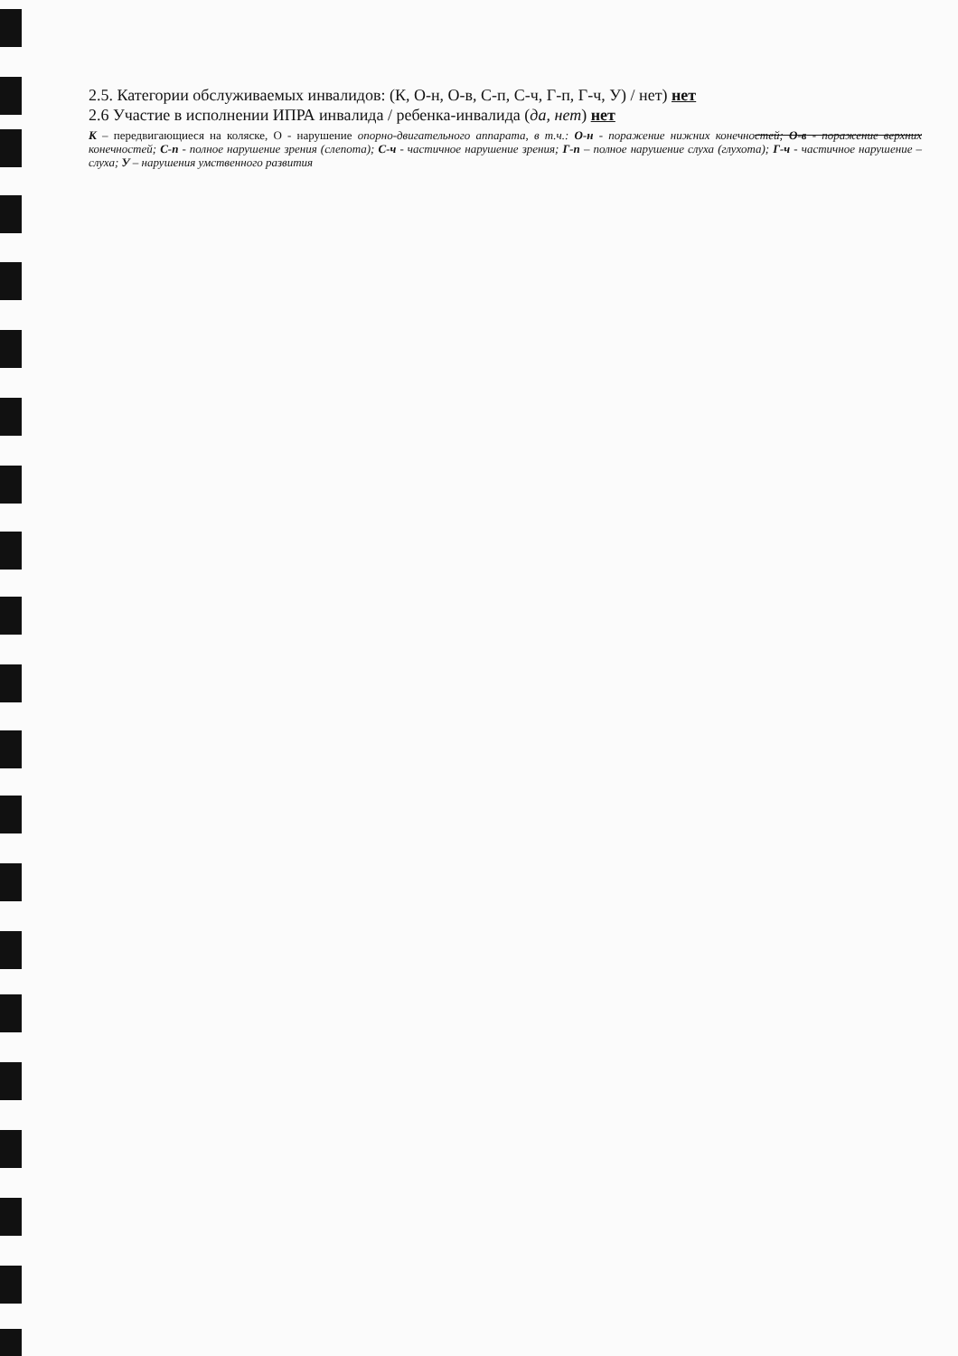2.5. Категории обслуживаемых инвалидов: (К, О-н, О-в, С-п, С-ч, Г-п, Г-ч, У) / нет) нет
2.6 Участие в исполнении ИПРА инвалида / ребенка-инвалида (да, нет) нет
К – передвигающиеся на коляске, О - нарушение опорно-двигательного аппарата, в т.ч.: О-н - поражение нижних конечностей; О-в - поражение верхних конечностей; С-п - полное нарушение зрения (слепота); С-ч - частичное нарушение зрения; Г-п – полное нарушение слуха (глухота); Г-ч - частичное нарушение – слуха; У – нарушения умственного развития